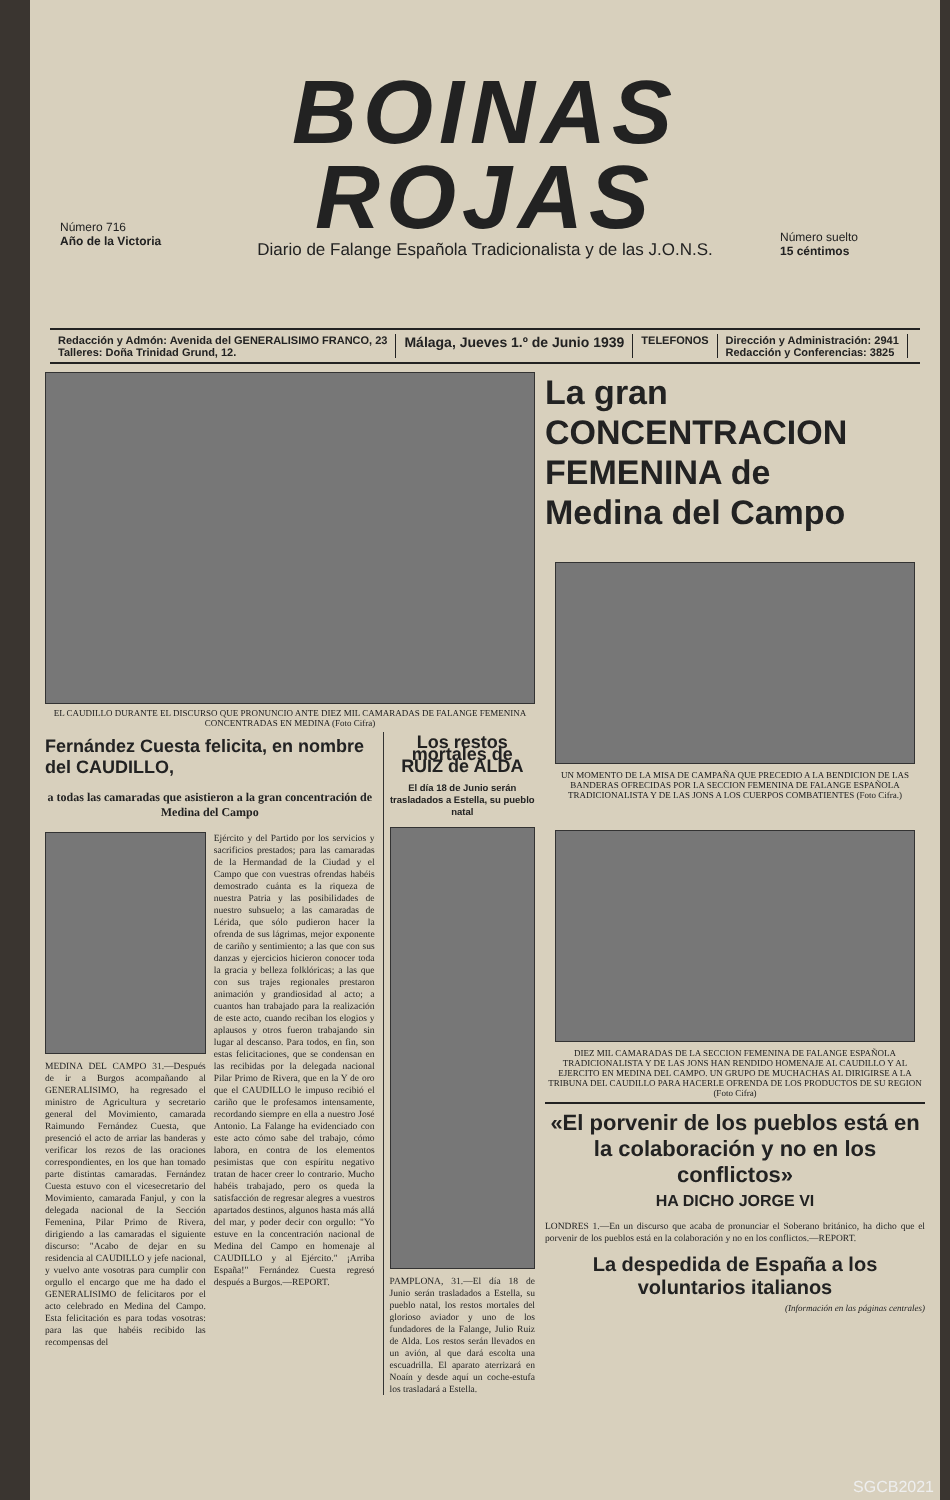Número 716
Año de la Victoria
BOINAS
ROJAS
Diario de Falange Española Tradicionalista y de las J.O.N.S.
Número suelto
15 céntimos
Redacción y Admón: Avenida del GENERALISIMO FRANCO, 23
Talleres: Doña Trinidad Grund, 12.
Málaga, Jueves 1.º de Junio 1939
TELEFONOS Dirección y Administración: 2941
Redacción y Conferencias: 3825
EL CAUDILLO DURANTE EL DISCURSO QUE PRONUNCIO ANTE DIEZ MIL CAMARADAS DE FALANGE FEMENINA CONCENTRADAS EN MEDINA (Foto Cifra)
Fernández Cuesta felicita, en nombre del CAUDILLO,
a todas las camaradas que asistieron a la gran concentración de Medina del Campo
MEDINA DEL CAMPO 31.—Después de ir a Burgos acompañando al GENERALISIMO, ha regresado el ministro de Agricultura y secretario general del Movimiento, camarada Raimundo Fernández Cuesta, que presenció el acto de arriar las banderas y verificar los rezos de las oraciones correspondientes, en los que han tomado parte distintas camaradas. Fernández Cuesta estuvo con el vicesecretario del Movimiento, camarada Fanjul, y con la delegada nacional de la Sección Femenina, Pilar Primo de Rivera, dirigiendo a las camaradas el siguiente discurso: "Acabo de dejar en su residencia al CAUDILLO y jefe nacional, y vuelvo ante vosotras para cumplir con orgullo el encargo que me ha dado el GENERALISIMO de felicitaros por el acto celebrado en Medina del Campo. Esta felicitación es para todas vosotras: para las que habéis recibido las recompensas del
Ejército y del Partido por los servicios y sacrificios prestados; para las camaradas de la Hermandad de la Ciudad y el Campo que con vuestras ofrendas habéis demostrado cuánta es la riqueza de nuestra Patria y las posibilidades de nuestro subsuelo; a las camaradas de Lérida, que sólo pudieron hacer la ofrenda de sus lágrimas, mejor exponente de cariño y sentimiento; a las que con sus danzas y ejercicios hicieron conocer toda la gracia y belleza folklóricas; a las que con sus trajes regionales prestaron animación y grandiosidad al acto; a cuantos han trabajado para la realización de este acto, cuando reciban los elogios y aplausos y otros fueron trabajando sin lugar al descanso. Para todos, en fin, son estas felicitaciones, que se condensan en las recibidas por la delegada nacional Pilar Primo de Rivera, que en la Y de oro que el CAUDILLO le impuso recibió el cariño que le profesamos intensamente, recordando siempre en ella a nuestro José Antonio. La Falange ha evidenciado con este acto cómo sabe del trabajo, cómo labora, en contra de los elementos pesimistas que con espíritu negativo tratan de hacer creer lo contrario. Mucho habéis trabajado, pero os queda la satisfacción de regresar alegres a vuestros apartados destinos, algunos hasta más allá del mar, y poder decir con orgullo: "Yo estuve en la concentración nacional de Medina del Campo en homenaje al CAUDILLO y al Ejército." ¡Arriba España!" Fernández Cuesta regresó después a Burgos.—REPORT.
Los restos mortales de RUIZ de ALDA
El día 18 de Junio serán trasladados a Estella, su pueblo natal
PAMPLONA, 31.—El día 18 de Junio serán trasladados a Estella, su pueblo natal, los restos mortales del glorioso aviador y uno de los fundadores de la Falange, Julio Ruiz de Alda. Los restos serán llevados en un avión, al que dará escolta una escuadrilla. El aparato aterrizará en Noaín y desde aquí un coche-estufa los trasladará a Estella.
La gran CONCENTRACION
FEMENINA de
Medina del Campo
UN MOMENTO DE LA MISA DE CAMPAÑA QUE PRECEDIO A LA BENDICION DE LAS BANDERAS OFRECIDAS POR LA SECCION FEMENINA DE FALANGE ESPAÑOLA TRADICIONALISTA Y DE LAS JONS A LOS CUERPOS COMBATIENTES (Foto Cifra.)
DIEZ MIL CAMARADAS DE LA SECCION FEMENINA DE FALANGE ESPAÑOLA TRADICIONALISTA Y DE LAS JONS HAN RENDIDO HOMENAJE AL CAUDILLO Y AL EJERCITO EN MEDINA DEL CAMPO. UN GRUPO DE MUCHACHAS AL DIRIGIRSE A LA TRIBUNA DEL CAUDILLO PARA HACERLE OFRENDA DE LOS PRODUCTOS DE SU REGION (Foto Cifra)
«El porvenir de los pueblos está en la colaboración y no en los conflictos»
HA DICHO JORGE VI
LONDRES 1.—En un discurso que acaba de pronunciar el Soberano británico, ha dicho que el porvenir de los pueblos está en la colaboración y no en los conflictos.—REPORT.
La despedida de España a los voluntarios italianos
(Información en las páginas centrales)
SGCB2021